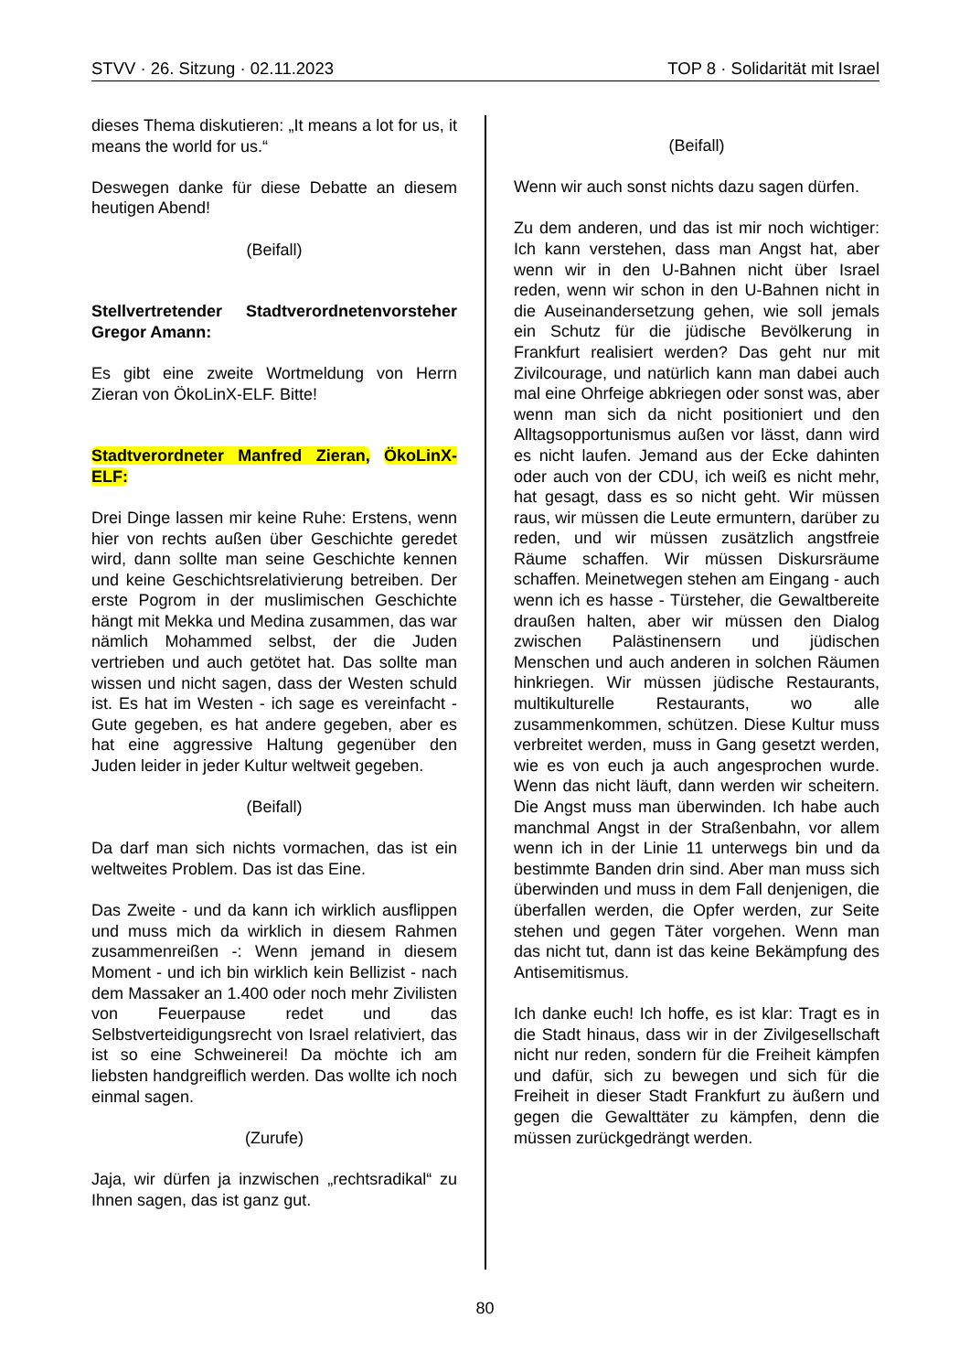STVV · 26. Sitzung · 02.11.2023 TOP 8 · Solidarität mit Israel
dieses Thema diskutieren: „It means a lot for us, it means the world for us.“
Deswegen danke für diese Debatte an diesem heutigen Abend!
(Beifall)
Stellvertretender Stadtverordnetenvorsteher Gregor Amann:
Es gibt eine zweite Wortmeldung von Herrn Zieran von ÖkoLinX-ELF. Bitte!
Stadtverordneter Manfred Zieran, ÖkoLinX-ELF:
Drei Dinge lassen mir keine Ruhe: Erstens, wenn hier von rechts außen über Geschichte geredet wird, dann sollte man seine Geschichte kennen und keine Geschichtsrelativierung betreiben. Der erste Pogrom in der muslimischen Geschichte hängt mit Mekka und Medina zusammen, das war nämlich Mohammed selbst, der die Juden vertrieben und auch getötet hat. Das sollte man wissen und nicht sagen, dass der Westen schuld ist. Es hat im Westen - ich sage es vereinfacht - Gute gegeben, es hat andere gegeben, aber es hat eine aggressive Haltung gegenüber den Juden leider in jeder Kultur weltweit gegeben.
(Beifall)
Da darf man sich nichts vormachen, das ist ein weltweites Problem. Das ist das Eine.
Das Zweite - und da kann ich wirklich ausflippen und muss mich da wirklich in diesem Rahmen zusammenreißen -: Wenn jemand in diesem Moment - und ich bin wirklich kein Bellizist - nach dem Massaker an 1.400 oder noch mehr Zivilisten von Feuerpause redet und das Selbstverteidigungsrecht von Israel relativiert, das ist so eine Schweinerei! Da möchte ich am liebsten handgreiflich werden. Das wollte ich noch einmal sagen.
(Zurufe)
Jaja, wir dürfen ja inzwischen „rechtsradikal“ zu Ihnen sagen, das ist ganz gut.
(Beifall)
Wenn wir auch sonst nichts dazu sagen dürfen.
Zu dem anderen, und das ist mir noch wichtiger: Ich kann verstehen, dass man Angst hat, aber wenn wir in den U-Bahnen nicht über Israel reden, wenn wir schon in den U-Bahnen nicht in die Auseinandersetzung gehen, wie soll jemals ein Schutz für die jüdische Bevölkerung in Frankfurt realisiert werden? Das geht nur mit Zivilcourage, und natürlich kann man dabei auch mal eine Ohrfeige abkriegen oder sonst was, aber wenn man sich da nicht positioniert und den Alltagsopportunismus außen vor lässt, dann wird es nicht laufen. Jemand aus der Ecke dahinten oder auch von der CDU, ich weiß es nicht mehr, hat gesagt, dass es so nicht geht. Wir müssen raus, wir müssen die Leute ermuntern, darüber zu reden, und wir müssen zusätzlich angstfreie Räume schaffen. Wir müssen Diskursräume schaffen. Meinetwegen stehen am Eingang - auch wenn ich es hasse - Türsteher, die Gewaltbereite draußen halten, aber wir müssen den Dialog zwischen Palästinensern und jüdischen Menschen und auch anderen in solchen Räumen hinkriegen. Wir müssen jüdische Restaurants, multikulturelle Restaurants, wo alle zusammenkommen, schützen. Diese Kultur muss verbreitet werden, muss in Gang gesetzt werden, wie es von euch ja auch angesprochen wurde. Wenn das nicht läuft, dann werden wir scheitern. Die Angst muss man überwinden. Ich habe auch manchmal Angst in der Straßenbahn, vor allem wenn ich in der Linie 11 unterwegs bin und da bestimmte Banden drin sind. Aber man muss sich überwinden und muss in dem Fall denjenigen, die überfallen werden, die Opfer werden, zur Seite stehen und gegen Täter vorgehen. Wenn man das nicht tut, dann ist das keine Bekämpfung des Antisemitismus.
Ich danke euch! Ich hoffe, es ist klar: Tragt es in die Stadt hinaus, dass wir in der Zivilgesellschaft nicht nur reden, sondern für die Freiheit kämpfen und dafür, sich zu bewegen und sich für die Freiheit in dieser Stadt Frankfurt zu äußern und gegen die Gewalttäter zu kämpfen, denn die müssen zurückgedrängt werden.
80